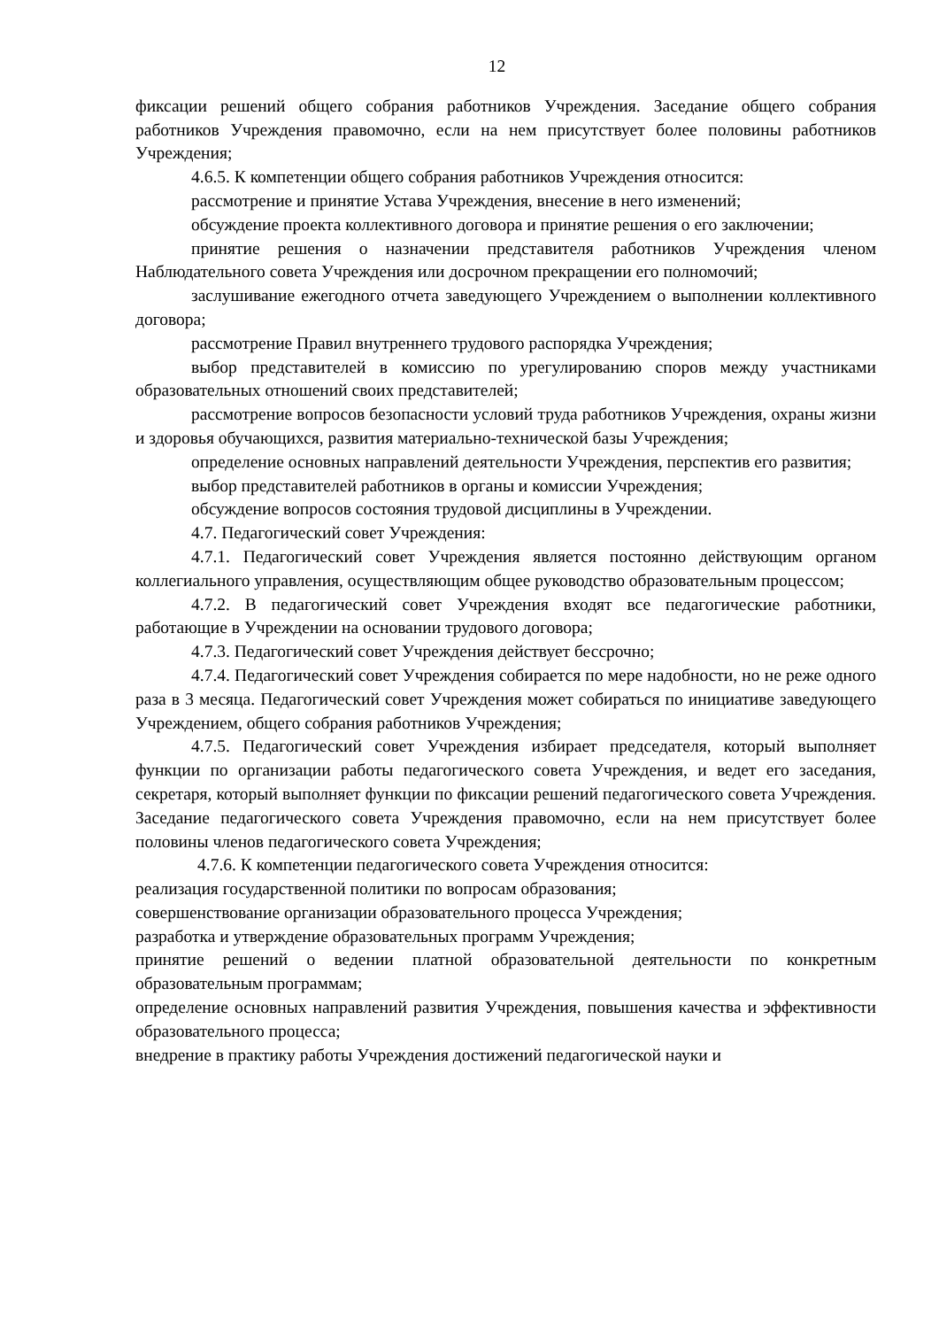12
фиксации решений общего собрания работников Учреждения. Заседание общего собрания работников Учреждения правомочно, если на нем присутствует более половины работников Учреждения;
4.6.5. К компетенции общего собрания работников Учреждения относится:
рассмотрение и принятие Устава Учреждения, внесение в него изменений;
обсуждение проекта коллективного договора и принятие решения о его заключении;
принятие решения о назначении представителя работников Учреждения членом Наблюдательного совета Учреждения или досрочном прекращении его полномочий;
заслушивание ежегодного отчета заведующего Учреждением о выполнении коллективного договора;
рассмотрение Правил внутреннего трудового распорядка Учреждения;
выбор представителей в комиссию по урегулированию споров между участниками образовательных отношений своих представителей;
рассмотрение вопросов безопасности условий труда работников Учреждения, охраны жизни и здоровья обучающихся, развития материально-технической базы Учреждения;
определение основных направлений деятельности Учреждения, перспектив его развития;
выбор представителей работников в органы и комиссии Учреждения;
обсуждение вопросов состояния трудовой дисциплины в Учреждении.
4.7. Педагогический совет Учреждения:
4.7.1. Педагогический совет Учреждения является постоянно действующим органом коллегиального управления, осуществляющим общее руководство образовательным процессом;
4.7.2. В педагогический совет Учреждения входят все педагогические работники, работающие в Учреждении на основании трудового договора;
4.7.3. Педагогический совет Учреждения действует бессрочно;
4.7.4. Педагогический совет Учреждения собирается по мере надобности, но не реже одного раза в 3 месяца. Педагогический совет Учреждения может собираться по инициативе заведующего Учреждением, общего собрания работников Учреждения;
4.7.5. Педагогический совет Учреждения избирает председателя, который выполняет функции по организации работы педагогического совета Учреждения, и ведет его заседания, секретаря, который выполняет функции по фиксации решений педагогического совета Учреждения. Заседание педагогического совета Учреждения правомочно, если на нем присутствует более половины членов педагогического совета Учреждения;
4.7.6. К компетенции педагогического совета Учреждения относится:
реализация государственной политики по вопросам образования;
совершенствование организации образовательного процесса Учреждения;
разработка и утверждение образовательных программ Учреждения;
принятие решений о ведении платной образовательной деятельности по конкретным образовательным программам;
определение основных направлений развития Учреждения, повышения качества и эффективности образовательного процесса;
внедрение в практику работы Учреждения достижений педагогической науки и